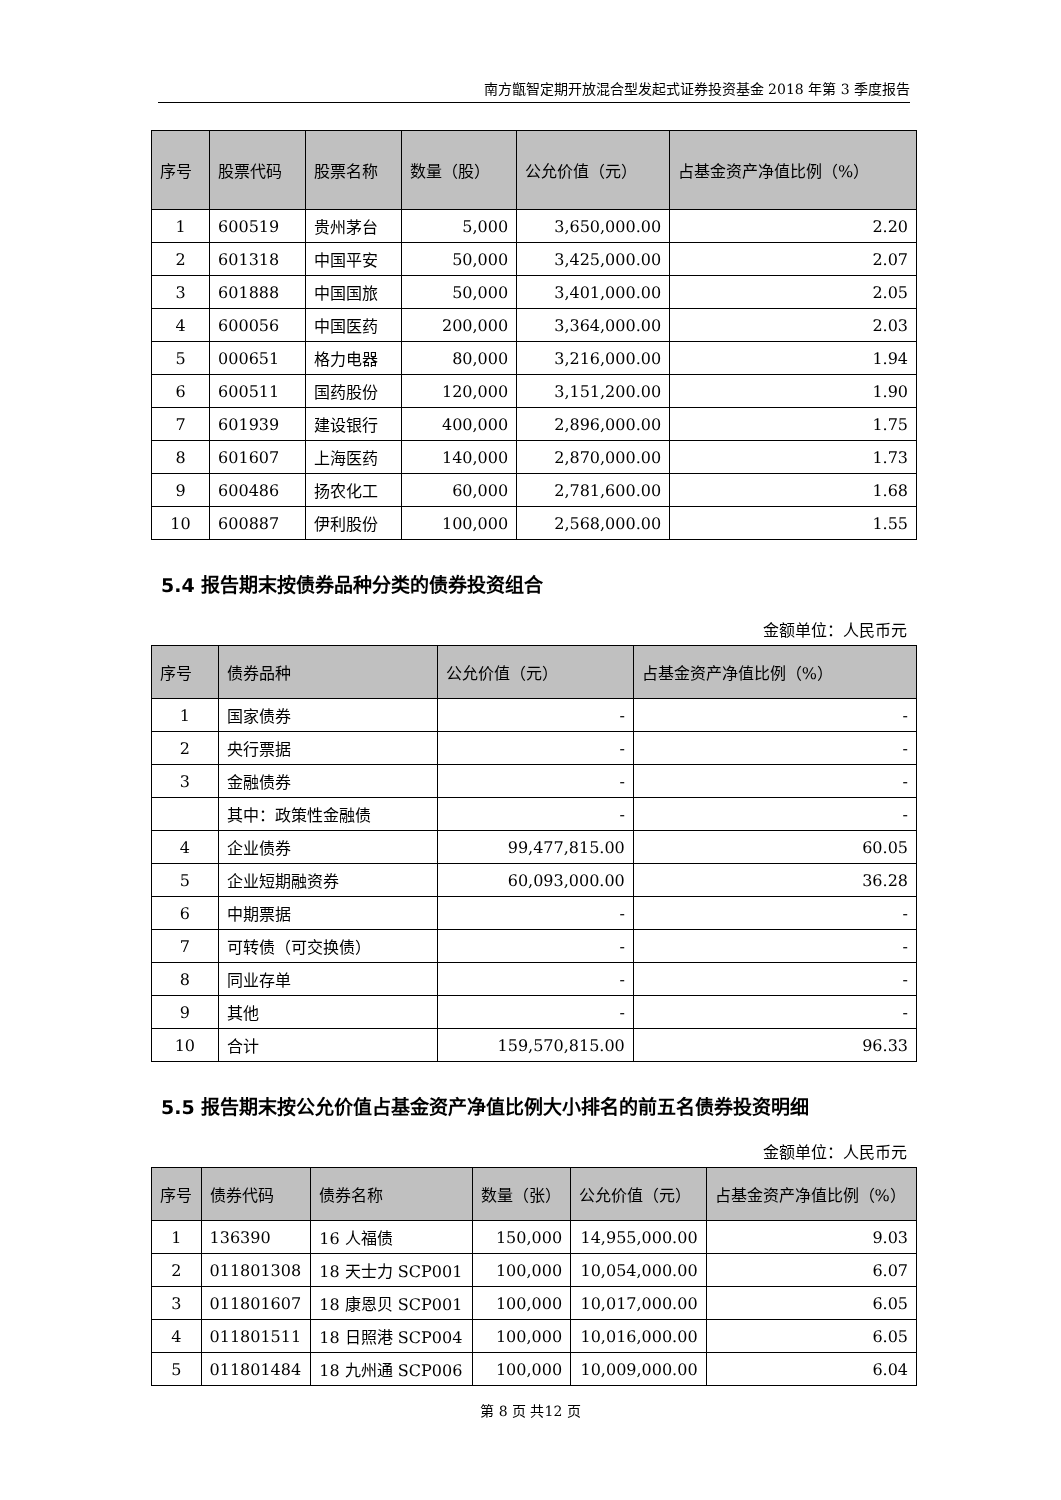南方甑智定期开放混合型发起式证券投资基金 2018 年第 3 季度报告
| 序号 | 股票代码 | 股票名称 | 数量（股） | 公允价值（元） | 占基金资产净值比例（%） |
| --- | --- | --- | --- | --- | --- |
| 1 | 600519 | 贵州茅台 | 5,000 | 3,650,000.00 | 2.20 |
| 2 | 601318 | 中国平安 | 50,000 | 3,425,000.00 | 2.07 |
| 3 | 601888 | 中国国旅 | 50,000 | 3,401,000.00 | 2.05 |
| 4 | 600056 | 中国医药 | 200,000 | 3,364,000.00 | 2.03 |
| 5 | 000651 | 格力电器 | 80,000 | 3,216,000.00 | 1.94 |
| 6 | 600511 | 国药股份 | 120,000 | 3,151,200.00 | 1.90 |
| 7 | 601939 | 建设银行 | 400,000 | 2,896,000.00 | 1.75 |
| 8 | 601607 | 上海医药 | 140,000 | 2,870,000.00 | 1.73 |
| 9 | 600486 | 扬农化工 | 60,000 | 2,781,600.00 | 1.68 |
| 10 | 600887 | 伊利股份 | 100,000 | 2,568,000.00 | 1.55 |
5.4 报告期末按债券品种分类的债券投资组合
金额单位：人民币元
| 序号 | 债券品种 | 公允价值（元） | 占基金资产净值比例（%） |
| --- | --- | --- | --- |
| 1 | 国家债券 | - | - |
| 2 | 央行票据 | - | - |
| 3 | 金融债券 | - | - |
| | 其中：政策性金融债 | - | - |
| 4 | 企业债券 | 99,477,815.00 | 60.05 |
| 5 | 企业短期融资券 | 60,093,000.00 | 36.28 |
| 6 | 中期票据 | - | - |
| 7 | 可转债（可交换债） | - | - |
| 8 | 同业存单 | - | - |
| 9 | 其他 | - | - |
| 10 | 合计 | 159,570,815.00 | 96.33 |
5.5 报告期末按公允价值占基金资产净值比例大小排名的前五名债券投资明细
金额单位：人民币元
| 序号 | 债券代码 | 债券名称 | 数量（张） | 公允价值（元） | 占基金资产净值比例（%） |
| --- | --- | --- | --- | --- | --- |
| 1 | 136390 | 16 人福债 | 150,000 | 14,955,000.00 | 9.03 |
| 2 | 011801308 | 18 天士力 SCP001 | 100,000 | 10,054,000.00 | 6.07 |
| 3 | 011801607 | 18 康恩贝 SCP001 | 100,000 | 10,017,000.00 | 6.05 |
| 4 | 011801511 | 18 日照港 SCP004 | 100,000 | 10,016,000.00 | 6.05 |
| 5 | 011801484 | 18 九州通 SCP006 | 100,000 | 10,009,000.00 | 6.04 |
第 8 页 共12 页